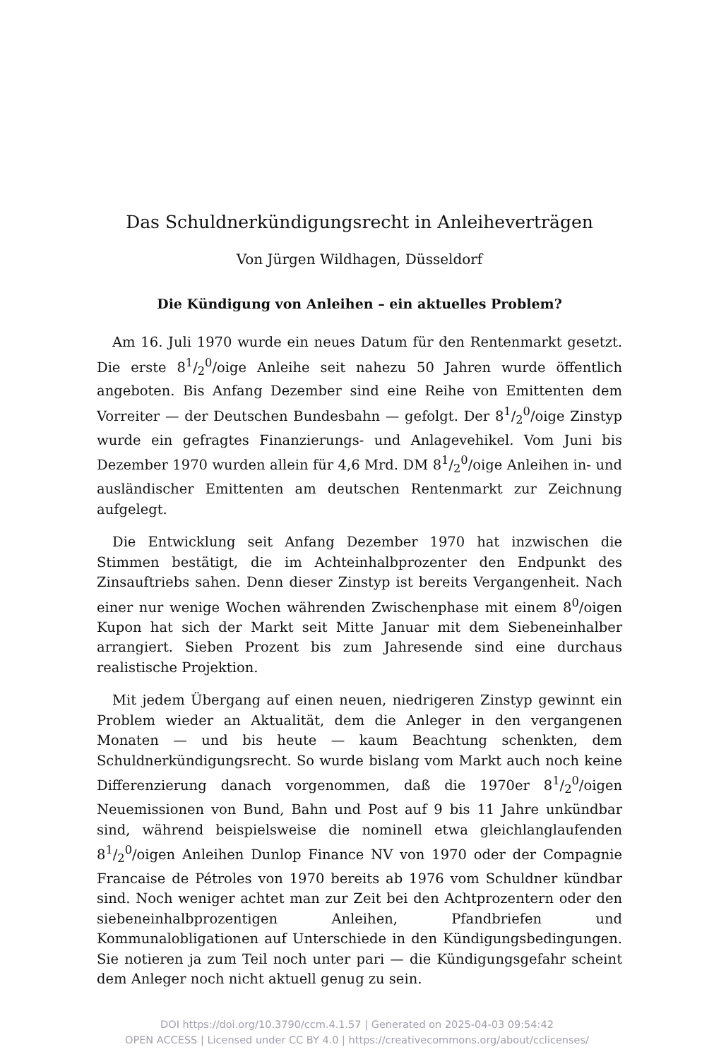Das Schuldnerkündigungsrecht in Anleiheverträgen
Von Jürgen Wildhagen, Düsseldorf
Die Kündigung von Anleihen – ein aktuelles Problem?
Am 16. Juli 1970 wurde ein neues Datum für den Rentenmarkt gesetzt. Die erste 81/2<sup>0</sup>/oige Anleihe seit nahezu 50 Jahren wurde öffentlich angeboten. Bis Anfang Dezember sind eine Reihe von Emittenten dem Vorreiter — der Deutschen Bundesbahn — gefolgt. Der 81/2<sup>0</sup>/oige Zinstyp wurde ein gefragtes Finanzierungs- und Anlagevehikel. Vom Juni bis Dezember 1970 wurden allein für 4,6 Mrd. DM 81/2<sup>0</sup>/oige Anleihen in- und ausländischer Emittenten am deutschen Rentenmarkt zur Zeichnung aufgelegt.
Die Entwicklung seit Anfang Dezember 1970 hat inzwischen die Stimmen bestätigt, die im Achteinhalbprozenter den Endpunkt des Zinsauftriebs sahen. Denn dieser Zinstyp ist bereits Vergangenheit. Nach einer nur wenige Wochen währenden Zwischenphase mit einem 8<sup>0</sup>/oigen Kupon hat sich der Markt seit Mitte Januar mit dem Siebeneinhalber arrangiert. Sieben Prozent bis zum Jahresende sind eine durchaus realistische Projektion.
Mit jedem Übergang auf einen neuen, niedrigeren Zinstyp gewinnt ein Problem wieder an Aktualität, dem die Anleger in den vergangenen Monaten — und bis heute — kaum Beachtung schenkten, dem Schuldnerkündigungsrecht. So wurde bislang vom Markt auch noch keine Differenzierung danach vorgenommen, daß die 1970er 81/2<sup>0</sup>/oigen Neuemissionen von Bund, Bahn und Post auf 9 bis 11 Jahre unkündbar sind, während beispielsweise die nominell etwa gleichlanglaufenden 81/2<sup>0</sup>/oigen Anleihen Dunlop Finance NV von 1970 oder der Compagnie Francaise de Pétroles von 1970 bereits ab 1976 vom Schuldner kündbar sind. Noch weniger achtet man zur Zeit bei den Achtprozentern oder den siebeneinhalbprozentigen Anleihen, Pfandbriefen und Kommunalobligationen auf Unterschiede in den Kündigungsbedingungen. Sie notieren ja zum Teil noch unter pari — die Kündigungsgefahr scheint dem Anleger noch nicht aktuell genug zu sein.
DOI https://doi.org/10.3790/ccm.4.1.57 | Generated on 2025-04-03 09:54:42
OPEN ACCESS | Licensed under CC BY 4.0 | https://creativecommons.org/about/cclicenses/